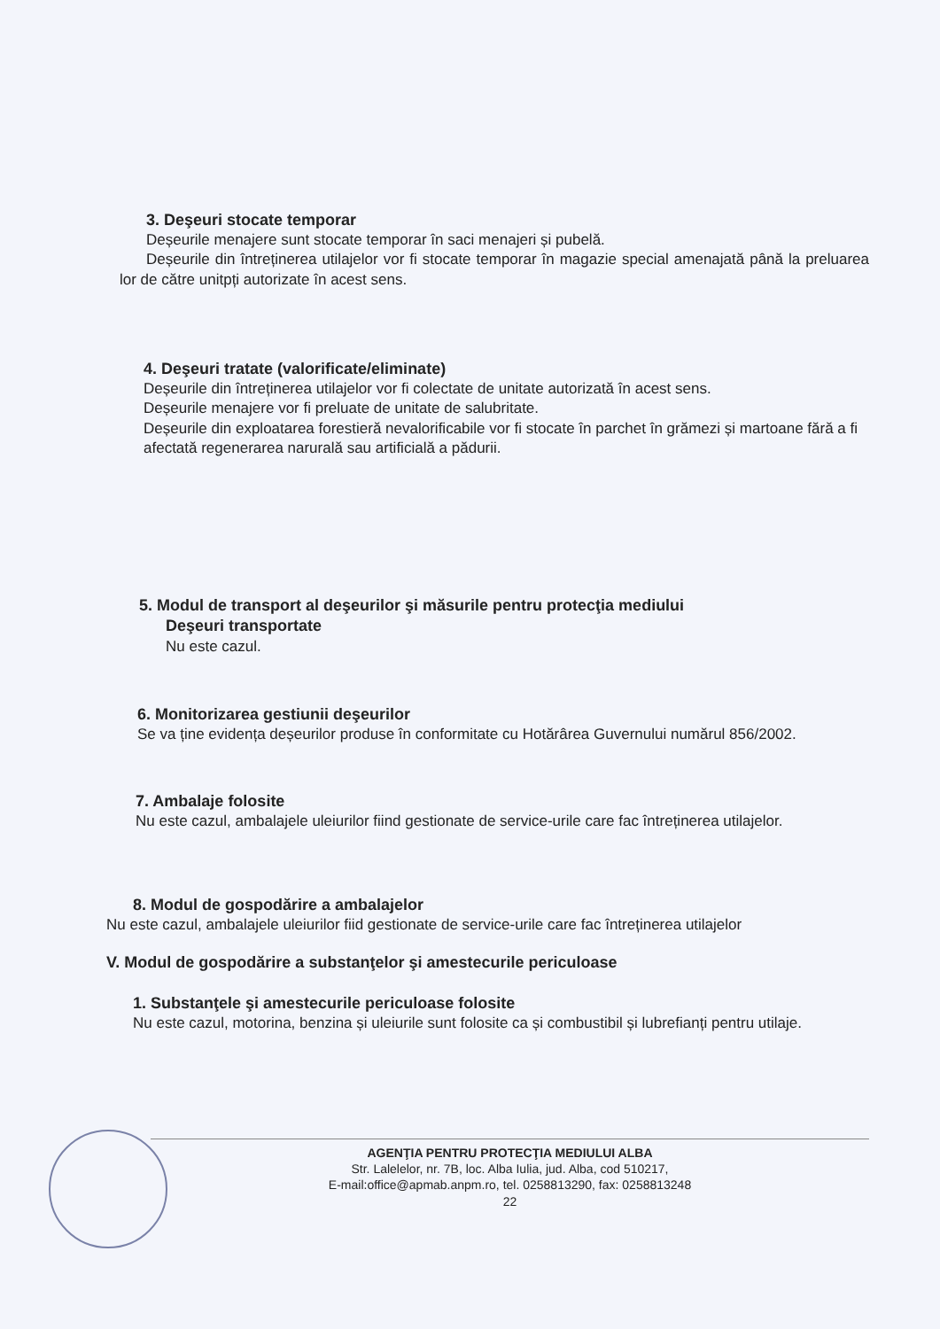3. Deşeuri stocate temporar
Deșeurile menajere sunt stocate temporar în saci menajeri și pubelă.
Deșeurile din întreținerea utilajelor vor fi stocate temporar în magazie special amenajată până la preluarea lor de către unitpți autorizate în acest sens.
4. Deşeuri tratate (valorificate/eliminate)
Deșeurile din întreținerea utilajelor vor fi colectate de unitate autorizată în acest sens.
Deșeurile menajere vor fi preluate de unitate de salubritate.
Deșeurile din exploatarea forestieră nevalorificabile vor fi stocate în parchet în grămezi și martoane fără a fi afectată regenerarea narurală sau artificială a pădurii.
5. Modul de transport al deşeurilor şi măsurile pentru protecţia mediului
Deşeuri transportate
Nu este cazul.
6. Monitorizarea gestiunii deşeurilor
Se va ține evidența deșeurilor produse în conformitate cu Hotărârea Guvernului numărul 856/2002.
7. Ambalaje folosite
Nu este cazul, ambalajele uleiurilor fiind gestionate de service-urile care fac întreținerea utilajelor.
8. Modul de gospodărire a ambalajelor
Nu este cazul, ambalajele uleiurilor fiid gestionate de service-urile care fac întreținerea utilajelor
V. Modul de gospodărire a substanţelor şi amestecurile periculoase
1. Substanţele şi amestecurile periculoase folosite
Nu este cazul, motorina, benzina și uleiurile sunt folosite ca și combustibil și lubrefianți pentru utilaje.
AGENŢIA PENTRU PROTECŢIA MEDIULUI ALBA
Str. Lalelelor, nr. 7B, loc. Alba Iulia, jud. Alba, cod 510217,
E-mail:office@apmab.anpm.ro, tel. 0258813290, fax: 0258813248
22